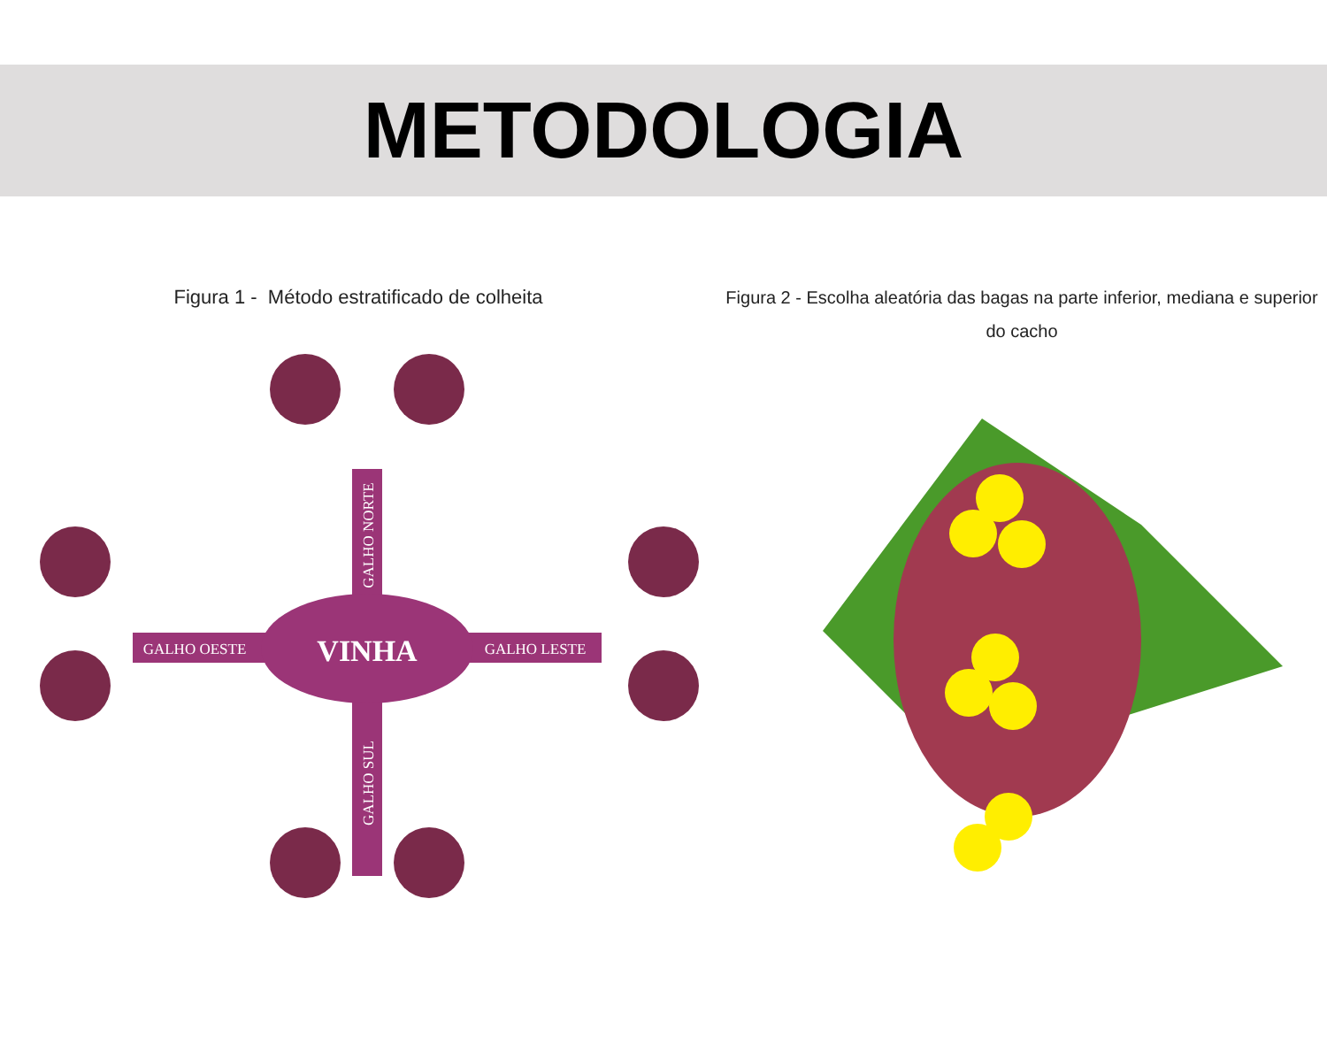METODOLOGIA
Figura 1 - Método estratificado de colheita
VINHA
GALHO OESTE
GALHO LESTE
GALHO NORTE
GALHO SUL
Figura 2 - Escolha aleatória das bagas na parte inferior, mediana e superior do cacho